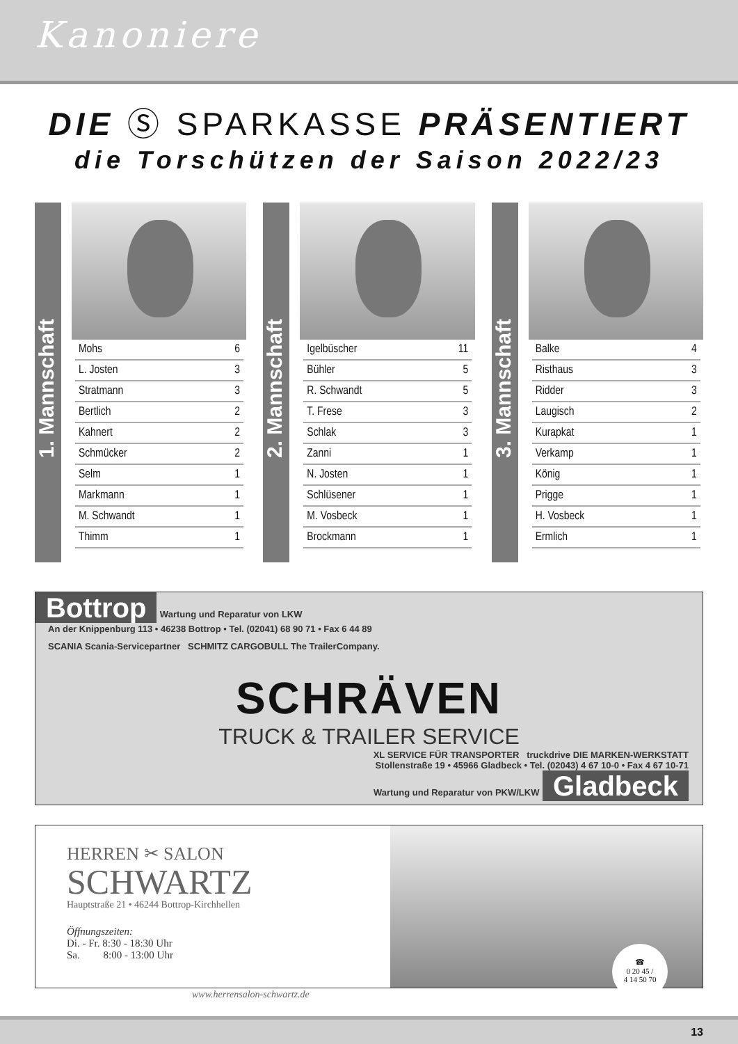Kanoniere
DIE Ⓢ SPARKASSE PRÄSENTIERT
die Torschützen der Saison 2022/23
1. Mannschaft
| Mohs | 6 |
| L. Josten | 3 |
| Stratmann | 3 |
| Bertlich | 2 |
| Kahnert | 2 |
| Schmücker | 2 |
| Selm | 1 |
| Markmann | 1 |
| M. Schwandt | 1 |
| Thimm | 1 |
2. Mannschaft
| Igelbüscher | 11 |
| Bühler | 5 |
| R. Schwandt | 5 |
| T. Frese | 3 |
| Schlak | 3 |
| Zanni | 1 |
| N. Josten | 1 |
| Schlüsener | 1 |
| M. Vosbeck | 1 |
| Brockmann | 1 |
3. Mannschaft
| Balke | 4 |
| Risthaus | 3 |
| Ridder | 3 |
| Laugisch | 2 |
| Kurapkat | 1 |
| Verkamp | 1 |
| König | 1 |
| Prigge | 1 |
| H. Vosbeck | 1 |
| Ermlich | 1 |
Bottrop Wartung und Reparatur von LKW
An der Knippenburg 113 • 46238 Bottrop • Tel. (02041) 68 90 71 • Fax 6 44 89
SCANIA Scania-Servicepartner SCHMITZ CARGOBULL The TrailerCompany.
SCHRÄVEN
TRUCK & TRAILER SERVICE
XL SERVICE FÜR TRANSPORTER truckdrive DIE MARKEN-WERKSTATT
Stollenstraße 19 • 45966 Gladbeck • Tel. (02043) 4 67 10-0 • Fax 4 67 10-71
Wartung und Reparatur von PKW/LKW Gladbeck
HERREN ✂ SALON
SCHWARTZ
Hauptstraße 21 • 46244 Bottrop-Kirchhellen
Öffnungszeiten:
Di. - Fr. 8:30 - 18:30 Uhr
Sa. 8:00 - 13:00 Uhr
www.herrensalon-schwartz.de
☎
0 20 45 /
4 14 50 70
13